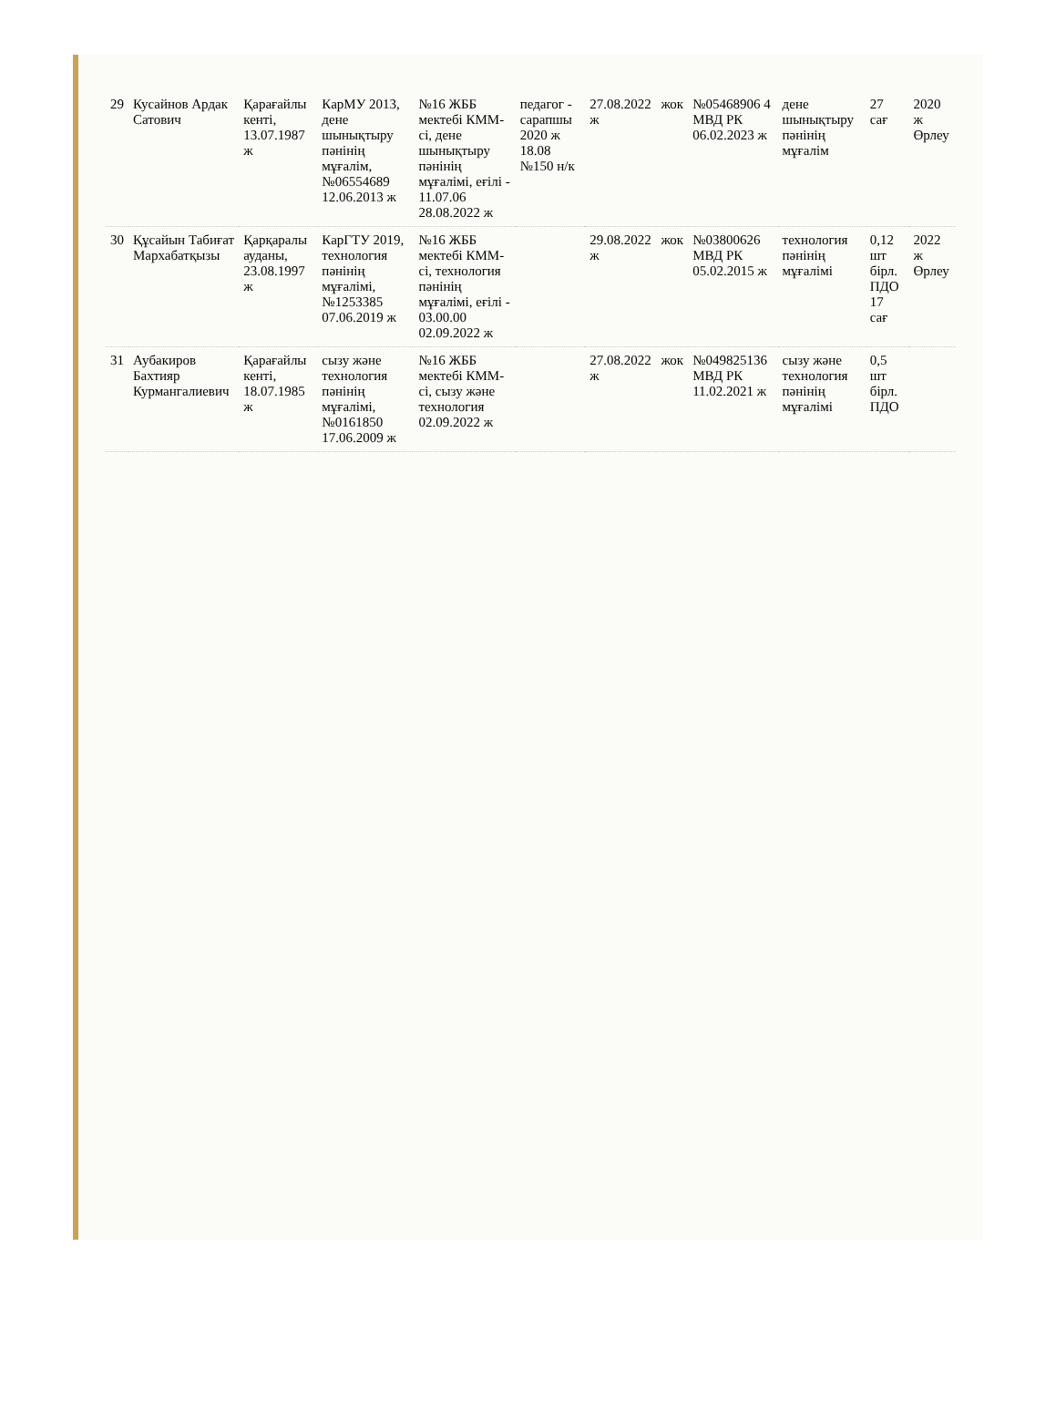| 29 | Кусайнов Ардак Сатович | Қарағайлы кенті, 13.07.1987 ж | КарМУ 2013, дене шынықтыру пәнінің мұғалім, №06554689 12.06.2013 ж | №16 ЖББ мектебі КММ-сі, дене шынықтыру пәнінің мұғалімі, еғілі - 11.07.06 28.08.2022 ж | педагог - сарапшы 2020 ж 18.08 №150 н/к | 27.08.2022 ж | жок | №05468906 4 МВД РК 06.02.2023 ж | дене шынықтыру пәнінің мұғалім | 27 сағ | 2020 ж Өрлеу |
| 30 | Құсайын Табиғат Мархабатқызы | Қарқаралы ауданы, 23.08.1997 ж | КарГТУ 2019, технология пәнінің мұғалімі, №1253385 07.06.2019 ж | №16 ЖББ мектебі КММ-сі, технология пәнінің мұғалімі, еғілі - 03.00.00 02.09.2022 ж | | 29.08.2022 ж | жок | №03800626 МВД РК 05.02.2015 ж | технология пәнінің мұғалімі | 0,12 шт бірл. ПДО 17 сағ | 2022 ж Өрлеу |
| 31 | Аубакиров Бахтияр Курмангалиевич | Қарағайлы кенті, 18.07.1985 ж | сызу және технология пәнінің мұғалімі, №0161850 17.06.2009 ж | №16 ЖББ мектебі КММ-сі, сызу және технология 02.09.2022 ж | | 27.08.2022 ж | жок | №049825136 МВД РК 11.02.2021 ж | сызу және технология пәнінің мұғалімі | 0,5 шт бірл. ПДО | |